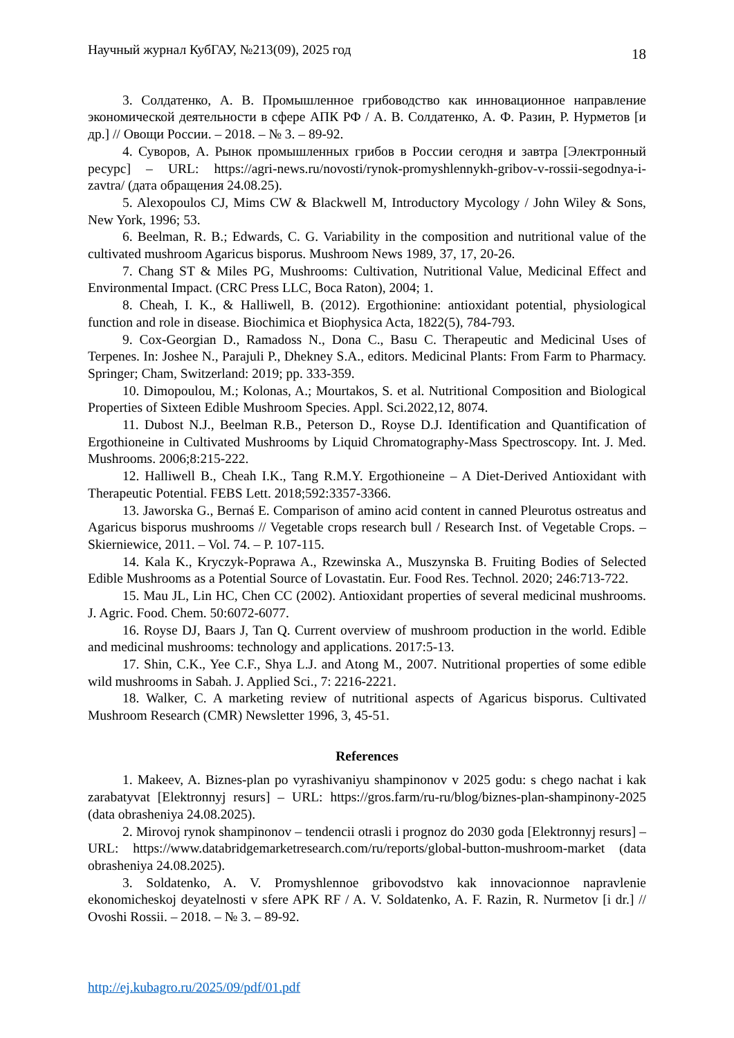Научный журнал КубГАУ, №213(09), 2025 год 18
3. Солдатенко, А. В. Промышленное грибоводство как инновационное направление экономической деятельности в сфере АПК РФ / А. В. Солдатенко, А. Ф. Разин, Р. Нурметов [и др.] // Овощи России. – 2018. – № 3. – 89-92.
4. Суворов, А. Рынок промышленных грибов в России сегодня и завтра [Электронный ресурс] – URL: https://agri-news.ru/novosti/rynok-promyshlennykh-gribov-v-rossii-segodnya-i-zavtra/ (дата обращения 24.08.25).
5. Alexopoulos CJ, Mims CW & Blackwell M, Introductory Mycology / John Wiley & Sons, New York, 1996; 53.
6. Beelman, R. B.; Edwards, C. G. Variability in the composition and nutritional value of the cultivated mushroom Agaricus bisporus. Mushroom News 1989, 37, 17, 20-26.
7. Chang ST & Miles PG, Mushrooms: Cultivation, Nutritional Value, Medicinal Effect and Environmental Impact. (CRC Press LLC, Boca Raton), 2004; 1.
8. Cheah, I. K., & Halliwell, B. (2012). Ergothionine: antioxidant potential, physiological function and role in disease. Biochimica et Biophysica Acta, 1822(5), 784-793.
9. Cox-Georgian D., Ramadoss N., Dona C., Basu C. Therapeutic and Medicinal Uses of Terpenes. In: Joshee N., Parajuli P., Dhekney S.A., editors. Medicinal Plants: From Farm to Pharmacy. Springer; Cham, Switzerland: 2019; pp. 333-359.
10. Dimopoulou, M.; Kolonas, A.; Mourtakos, S. et al. Nutritional Composition and Biological Properties of Sixteen Edible Mushroom Species. Appl. Sci.2022,12, 8074.
11. Dubost N.J., Beelman R.B., Peterson D., Royse D.J. Identification and Quantification of Ergothioneine in Cultivated Mushrooms by Liquid Chromatography-Mass Spectroscopy. Int. J. Med. Mushrooms. 2006;8:215-222.
12. Halliwell B., Cheah I.K., Tang R.M.Y. Ergothioneine – A Diet-Derived Antioxidant with Therapeutic Potential. FEBS Lett. 2018;592:3357-3366.
13. Jaworska G., Bernaś E. Comparison of amino acid content in canned Pleurotus ostreatus and Agaricus bisporus mushrooms // Vegetable crops research bull / Research Inst. of Vegetable Crops. – Skierniewice, 2011. – Vol. 74. – P. 107-115.
14. Kala K., Kryczyk-Poprawa A., Rzewinska A., Muszynska B. Fruiting Bodies of Selected Edible Mushrooms as a Potential Source of Lovastatin. Eur. Food Res. Technol. 2020; 246:713-722.
15. Mau JL, Lin HC, Chen CC (2002). Antioxidant properties of several medicinal mushrooms. J. Agric. Food. Chem. 50:6072-6077.
16. Royse DJ, Baars J, Tan Q. Current overview of mushroom production in the world. Edible and medicinal mushrooms: technology and applications. 2017:5-13.
17. Shin, C.K., Yee C.F., Shya L.J. and Atong M., 2007. Nutritional properties of some edible wild mushrooms in Sabah. J. Applied Sci., 7: 2216-2221.
18. Walker, C. A marketing review of nutritional aspects of Agaricus bisporus. Cultivated Mushroom Research (CMR) Newsletter 1996, 3, 45-51.
References
1. Makeev, A. Biznes-plan po vyrashivaniyu shampinonov v 2025 godu: s chego nachat i kak zarabatyvat [Elektronnyj resurs] – URL: https://gros.farm/ru-ru/blog/biznes-plan-shampinony-2025 (data obrasheniya 24.08.2025).
2. Mirovoj rynok shampinonov – tendencii otrasli i prognoz do 2030 goda [Elektronnyj resurs] – URL: https://www.databridgemarketresearch.com/ru/reports/global-button-mushroom-market (data obrasheniya 24.08.2025).
3. Soldatenko, A. V. Promyshlennoe gribovodstvo kak innovacionnoe napravlenie ekonomicheskoj deyatelnosti v sfere APK RF / A. V. Soldatenko, A. F. Razin, R. Nurmetov [i dr.] // Ovoshi Rossii. – 2018. – № 3. – 89-92.
http://ej.kubagro.ru/2025/09/pdf/01.pdf